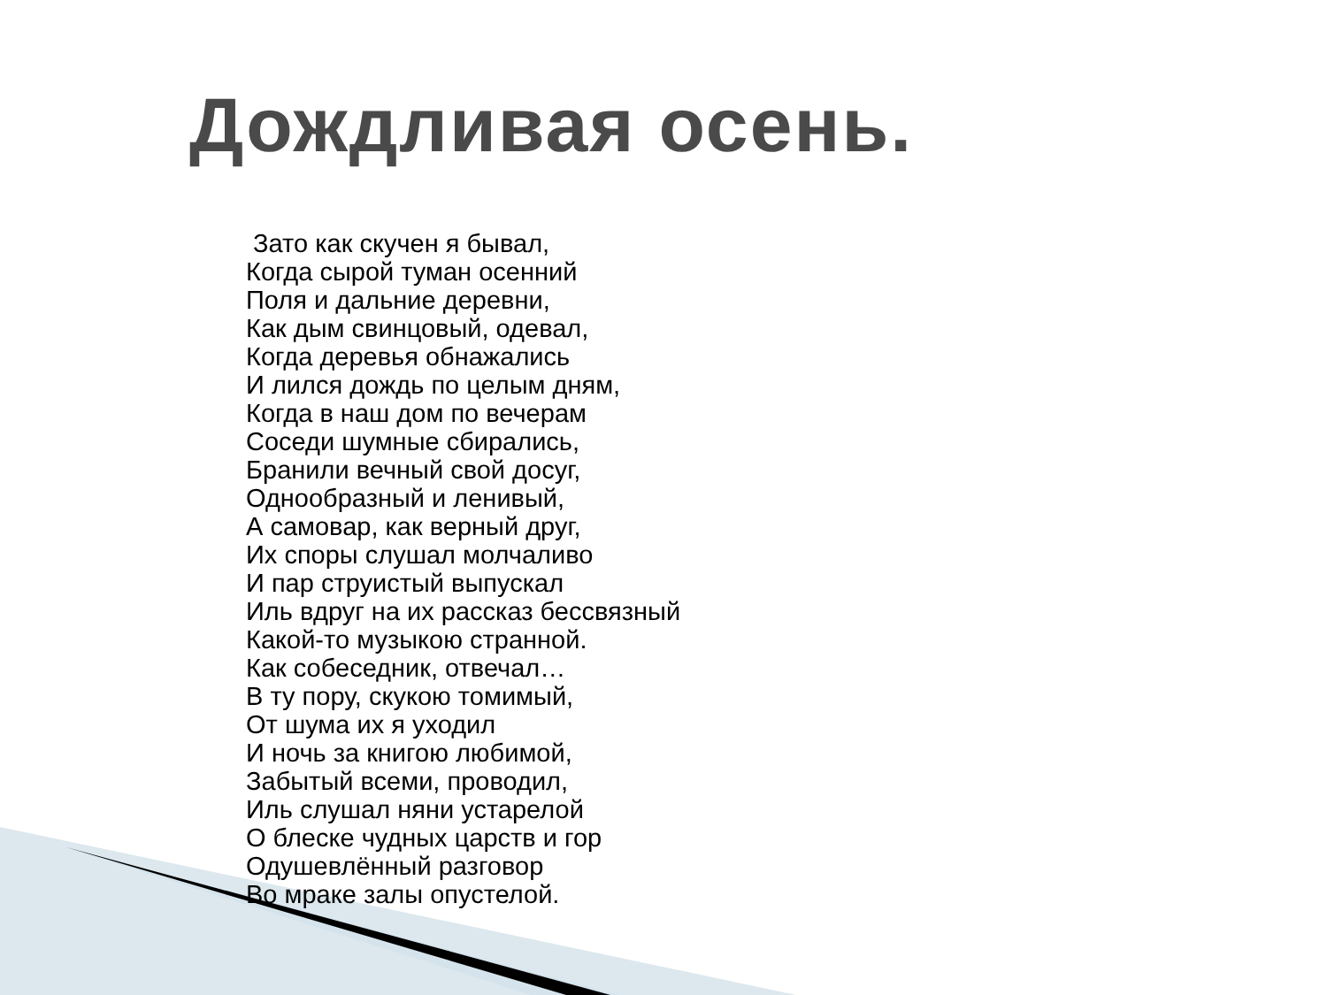Дождливая осень.
Зато как скучен я бывал,
Когда сырой туман осенний
Поля и дальние деревни,
Как дым свинцовый, одевал,
Когда деревья обнажались
И лился дождь по целым дням,
Когда в наш дом по вечерам
Соседи шумные сбирались,
Бранили вечный свой досуг,
Однообразный и ленивый,
А самовар, как верный друг,
Их споры слушал молчаливо
И пар струистый выпускал
Иль вдруг на их рассказ бессвязный
Какой-то музыкою странной.
Как собеседник, отвечал…
В ту пору, скукою томимый,
От шума их я уходил
И ночь за книгою любимой,
Забытый всеми, проводил,
Иль слушал няни устарелой
О блеске чудных царств и гор
Одушевлённый разговор
Во мраке залы опустелой.